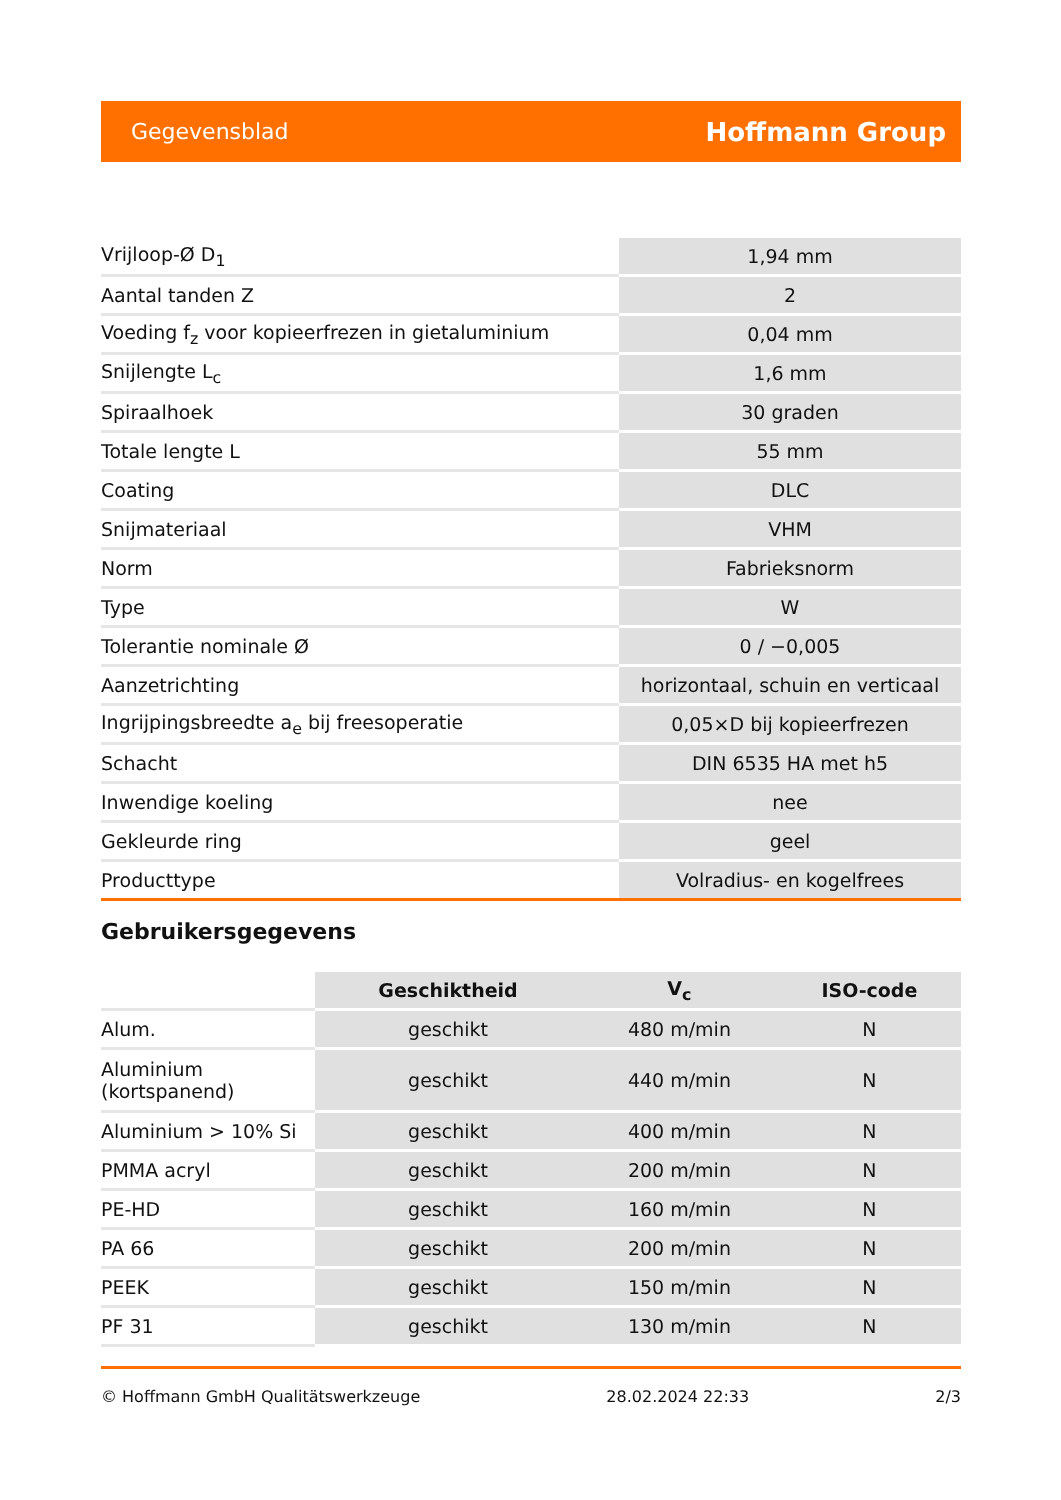Gegevensblad Hoffmann Group
| Vrijloop-Ø D<sub>1</sub> | 1,94 mm |
| Aantal tanden Z | 2 |
| Voeding f<sub>z</sub> voor kopieerfrezen in gietaluminium | 0,04 mm |
| Snijlengte L<sub>c</sub> | 1,6 mm |
| Spiraalhoek | 30 graden |
| Totale lengte L | 55 mm |
| Coating | DLC |
| Snijmateriaal | VHM |
| Norm | Fabrieksnorm |
| Type | W |
| Tolerantie nominale Ø | 0 / −0,005 |
| Aanzetrichting | horizontaal, schuin en verticaal |
| Ingrijpingsbreedte a<sub>e</sub> bij freesoperatie | 0,05×D bij kopieerfrezen |
| Schacht | DIN 6535 HA met h5 |
| Inwendige koeling | nee |
| Gekleurde ring | geel |
| Producttype | Volradius- en kogelfrees |
Gebruikersgegevens
| | Geschiktheid | V<sub>c</sub> | ISO-code |
| --- | --- | --- | --- |
| Alum. | geschikt | 480 m/min | N |
| Aluminium (kortspanend) | geschikt | 440 m/min | N |
| Aluminium > 10% Si | geschikt | 400 m/min | N |
| PMMA acryl | geschikt | 200 m/min | N |
| PE-HD | geschikt | 160 m/min | N |
| PA 66 | geschikt | 200 m/min | N |
| PEEK | geschikt | 150 m/min | N |
| PF 31 | geschikt | 130 m/min | N |
© Hoffmann GmbH Qualitätswerkzeuge 28.02.2024 22:33 2/3